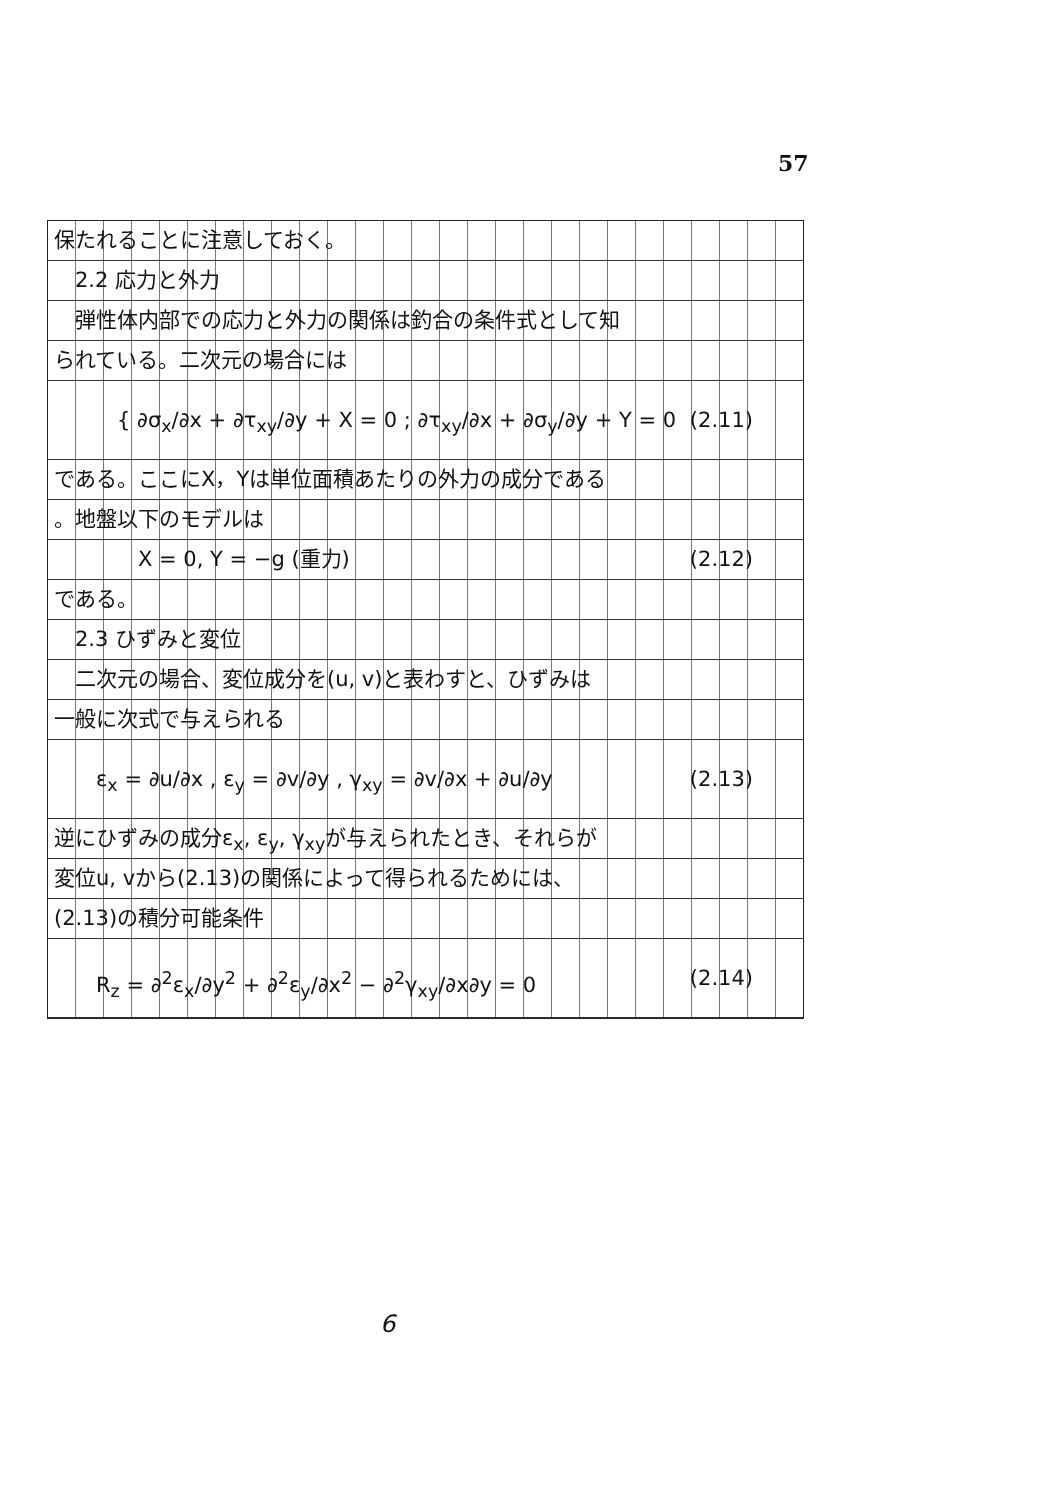57
保たれることに注意しておく。
　2.2 応力と外力
　弾性体内部での応力と外力の関係は釣合の条件式として知
られている。二次元の場合には
　　　{ ∂σ<sub>x</sub>/∂x + ∂τ<sub>xy</sub>/∂y + X = 0 ; ∂τ<sub>xy</sub>/∂x + ∂σ<sub>y</sub>/∂y + Y = 0 (2.11)
である。ここにX，Yは単位面積あたりの外力の成分である
。地盤以下のモデルは
　　　　X = 0, Y = −g (重力) (2.12)
である。
　2.3 ひずみと変位
　二次元の場合、変位成分を(u, v)と表わすと、ひずみは
一般に次式で与えられる
　　ε<sub>x</sub> = ∂u/∂x , ε<sub>y</sub> = ∂v/∂y , γ<sub>xy</sub> = ∂v/∂x + ∂u/∂y (2.13)
逆にひずみの成分ε<sub>x</sub>, ε<sub>y</sub>, γ<sub>xy</sub>が与えられたとき、それらが
変位u, vから(2.13)の関係によって得られるためには、
(2.13)の積分可能条件
　　R<sub>z</sub> = ∂<sup>2</sup>ε<sub>x</sub>/∂y<sup>2</sup> + ∂<sup>2</sup>ε<sub>y</sub>/∂x<sup>2</sup> − ∂<sup>2</sup>γ<sub>xy</sub>/∂x∂y = 0 (2.14)
6